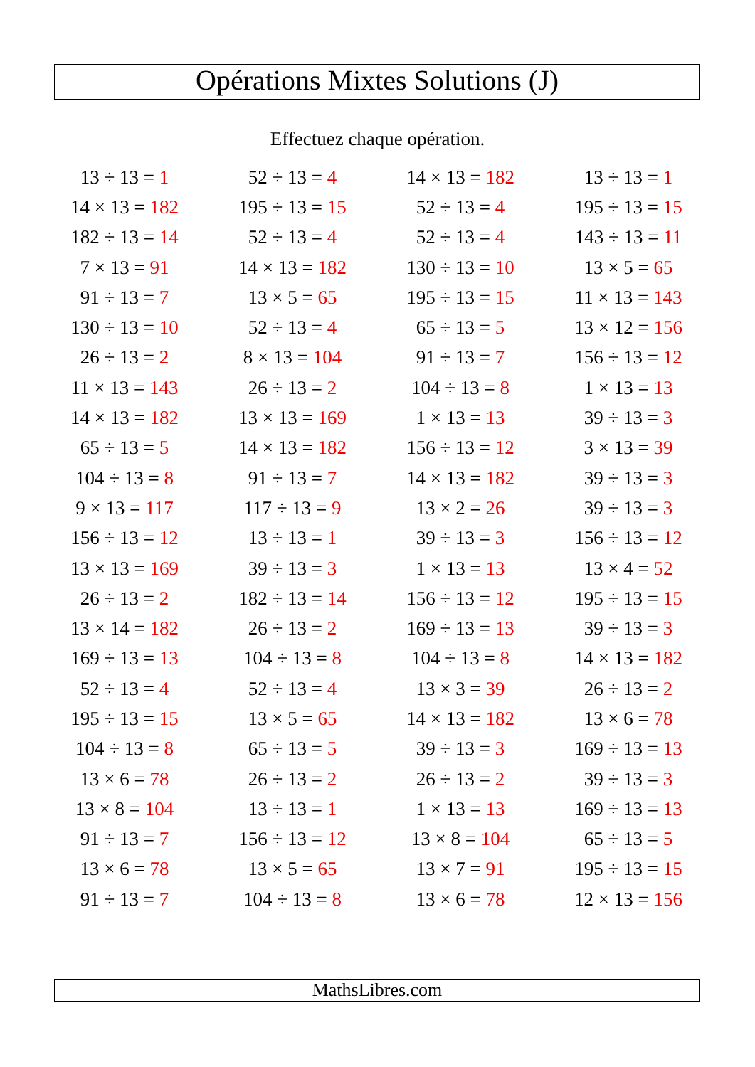Opérations Mixtes Solutions (J)
Effectuez chaque opération.
| 13 ÷ 13 = 1 | 52 ÷ 13 = 4 | 14 × 13 = 182 | 13 ÷ 13 = 1 |
| 14 × 13 = 182 | 195 ÷ 13 = 15 | 52 ÷ 13 = 4 | 195 ÷ 13 = 15 |
| 182 ÷ 13 = 14 | 52 ÷ 13 = 4 | 52 ÷ 13 = 4 | 143 ÷ 13 = 11 |
| 7 × 13 = 91 | 14 × 13 = 182 | 130 ÷ 13 = 10 | 13 × 5 = 65 |
| 91 ÷ 13 = 7 | 13 × 5 = 65 | 195 ÷ 13 = 15 | 11 × 13 = 143 |
| 130 ÷ 13 = 10 | 52 ÷ 13 = 4 | 65 ÷ 13 = 5 | 13 × 12 = 156 |
| 26 ÷ 13 = 2 | 8 × 13 = 104 | 91 ÷ 13 = 7 | 156 ÷ 13 = 12 |
| 11 × 13 = 143 | 26 ÷ 13 = 2 | 104 ÷ 13 = 8 | 1 × 13 = 13 |
| 14 × 13 = 182 | 13 × 13 = 169 | 1 × 13 = 13 | 39 ÷ 13 = 3 |
| 65 ÷ 13 = 5 | 14 × 13 = 182 | 156 ÷ 13 = 12 | 3 × 13 = 39 |
| 104 ÷ 13 = 8 | 91 ÷ 13 = 7 | 14 × 13 = 182 | 39 ÷ 13 = 3 |
| 9 × 13 = 117 | 117 ÷ 13 = 9 | 13 × 2 = 26 | 39 ÷ 13 = 3 |
| 156 ÷ 13 = 12 | 13 ÷ 13 = 1 | 39 ÷ 13 = 3 | 156 ÷ 13 = 12 |
| 13 × 13 = 169 | 39 ÷ 13 = 3 | 1 × 13 = 13 | 13 × 4 = 52 |
| 26 ÷ 13 = 2 | 182 ÷ 13 = 14 | 156 ÷ 13 = 12 | 195 ÷ 13 = 15 |
| 13 × 14 = 182 | 26 ÷ 13 = 2 | 169 ÷ 13 = 13 | 39 ÷ 13 = 3 |
| 169 ÷ 13 = 13 | 104 ÷ 13 = 8 | 104 ÷ 13 = 8 | 14 × 13 = 182 |
| 52 ÷ 13 = 4 | 52 ÷ 13 = 4 | 13 × 3 = 39 | 26 ÷ 13 = 2 |
| 195 ÷ 13 = 15 | 13 × 5 = 65 | 14 × 13 = 182 | 13 × 6 = 78 |
| 104 ÷ 13 = 8 | 65 ÷ 13 = 5 | 39 ÷ 13 = 3 | 169 ÷ 13 = 13 |
| 13 × 6 = 78 | 26 ÷ 13 = 2 | 26 ÷ 13 = 2 | 39 ÷ 13 = 3 |
| 13 × 8 = 104 | 13 ÷ 13 = 1 | 1 × 13 = 13 | 169 ÷ 13 = 13 |
| 91 ÷ 13 = 7 | 156 ÷ 13 = 12 | 13 × 8 = 104 | 65 ÷ 13 = 5 |
| 13 × 6 = 78 | 13 × 5 = 65 | 13 × 7 = 91 | 195 ÷ 13 = 15 |
| 91 ÷ 13 = 7 | 104 ÷ 13 = 8 | 13 × 6 = 78 | 12 × 13 = 156 |
MathsLibres.com